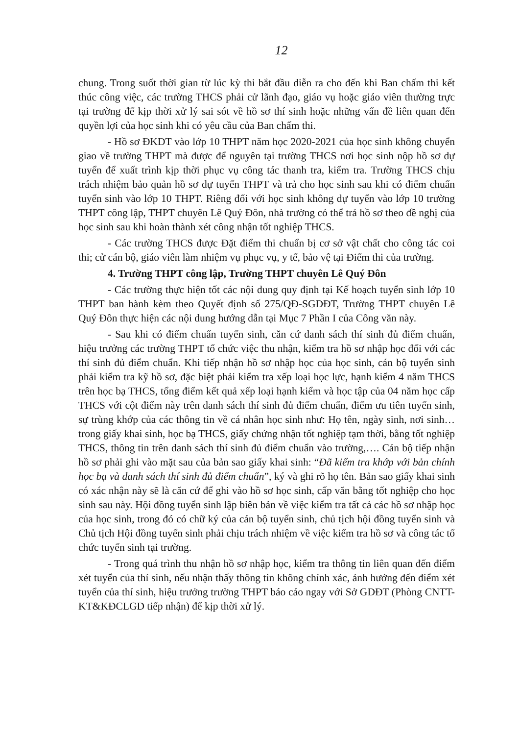12
chung. Trong suốt thời gian từ lúc kỳ thi bắt đầu diễn ra cho đến khi Ban chấm thi kết thúc công việc, các trường THCS phải cử lãnh đạo, giáo vụ hoặc giáo viên thường trực tại trường để kịp thời xử lý sai sót về hồ sơ thí sinh hoặc những vấn đề liên quan đến quyền lợi của học sinh khi có yêu cầu của Ban chấm thi.
- Hồ sơ ĐKDT vào lớp 10 THPT năm học 2020-2021 của học sinh không chuyển giao về trường THPT mà được để nguyên tại trường THCS nơi học sinh nộp hồ sơ dự tuyển để xuất trình kịp thời phục vụ công tác thanh tra, kiểm tra. Trường THCS chịu trách nhiệm bảo quản hồ sơ dự tuyển THPT và trả cho học sinh sau khi có điểm chuẩn tuyển sinh vào lớp 10 THPT. Riêng đối với học sinh không dự tuyển vào lớp 10 trường THPT công lập, THPT chuyên Lê Quý Đôn, nhà trường có thể trả hồ sơ theo đề nghị của học sinh sau khi hoàn thành xét công nhận tốt nghiệp THCS.
- Các trường THCS được Đặt điểm thi chuẩn bị cơ sở vật chất cho công tác coi thi; cử cán bộ, giáo viên làm nhiệm vụ phục vụ, y tế, bảo vệ tại Điểm thi của trường.
4. Trường THPT công lập, Trường THPT chuyên Lê Quý Đôn
- Các trường thực hiện tốt các nội dung quy định tại Kế hoạch tuyển sinh lớp 10 THPT ban hành kèm theo Quyết định số 275/QĐ-SGDĐT, Trường THPT chuyên Lê Quý Đôn thực hiện các nội dung hướng dẫn tại Mục 7 Phần I của Công văn này.
- Sau khi có điểm chuẩn tuyển sinh, căn cứ danh sách thí sinh đủ điểm chuẩn, hiệu trưởng các trường THPT tổ chức việc thu nhận, kiểm tra hồ sơ nhập học đối với các thí sinh đủ điểm chuẩn. Khi tiếp nhận hồ sơ nhập học của học sinh, cán bộ tuyển sinh phải kiểm tra kỹ hồ sơ, đặc biệt phải kiểm tra xếp loại học lực, hạnh kiểm 4 năm THCS trên học bạ THCS, tổng điểm kết quả xếp loại hạnh kiểm và học tập của 04 năm học cấp THCS với cột điểm này trên danh sách thí sinh đủ điểm chuẩn, điểm ưu tiên tuyển sinh, sự trùng khớp của các thông tin về cá nhân học sinh như: Họ tên, ngày sinh, nơi sinh… trong giấy khai sinh, học bạ THCS, giấy chứng nhận tốt nghiệp tạm thời, bằng tốt nghiệp THCS, thông tin trên danh sách thí sinh đủ điểm chuẩn vào trường,…. Cán bộ tiếp nhận hồ sơ phải ghi vào mặt sau của bản sao giấy khai sinh: “Đã kiểm tra khớp với bản chính học bạ và danh sách thí sinh đủ điểm chuẩn”, ký và ghi rõ họ tên. Bản sao giấy khai sinh có xác nhận này sẽ là căn cứ để ghi vào hồ sơ học sinh, cấp văn bằng tốt nghiệp cho học sinh sau này. Hội đồng tuyển sinh lập biên bản về việc kiểm tra tất cả các hồ sơ nhập học của học sinh, trong đó có chữ ký của cán bộ tuyển sinh, chủ tịch hội đồng tuyển sinh và Chủ tịch Hội đồng tuyển sinh phải chịu trách nhiệm về việc kiểm tra hồ sơ và công tác tổ chức tuyển sinh tại trường.
- Trong quá trình thu nhận hồ sơ nhập học, kiểm tra thông tin liên quan đến điểm xét tuyển của thí sinh, nếu nhận thấy thông tin không chính xác, ảnh hưởng đến điểm xét tuyển của thí sinh, hiệu trưởng trường THPT báo cáo ngay với Sở GDĐT (Phòng CNTT-KT&KĐCLGD tiếp nhận) để kịp thời xử lý.